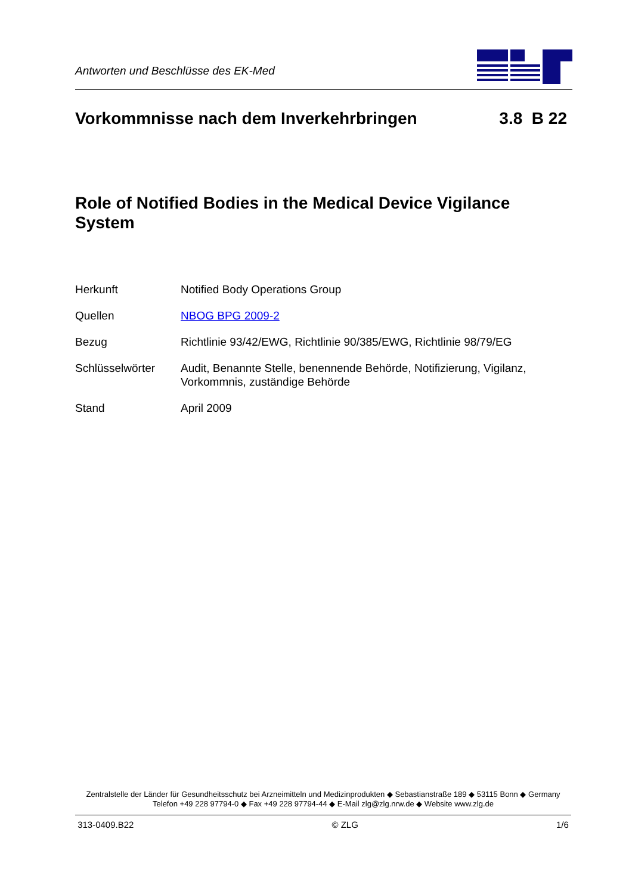Antworten und Beschlüsse des EK-Med
Vorkommnisse nach dem Inverkehrbringen 3.8 B 22
Role of Notified Bodies in the Medical Device Vigilance System
| Herkunft | Notified Body Operations Group |
| Quellen | NBOG BPG 2009-2 |
| Bezug | Richtlinie 93/42/EWG, Richtlinie 90/385/EWG, Richtlinie 98/79/EG |
| Schlüsselwörter | Audit, Benannte Stelle, benennende Behörde, Notifizierung, Vigilanz, Vorkommnis, zuständige Behörde |
| Stand | April 2009 |
Zentralstelle der Länder für Gesundheitsschutz bei Arzneimitteln und Medizinprodukten ◆ Sebastianstraße 189 ◆ 53115 Bonn ◆ Germany
Telefon +49 228 97794-0 ◆ Fax +49 228 97794-44 ◆ E-Mail zlg@zlg.nrw.de ◆ Website www.zlg.de
313-0409.B22 © ZLG 1/6